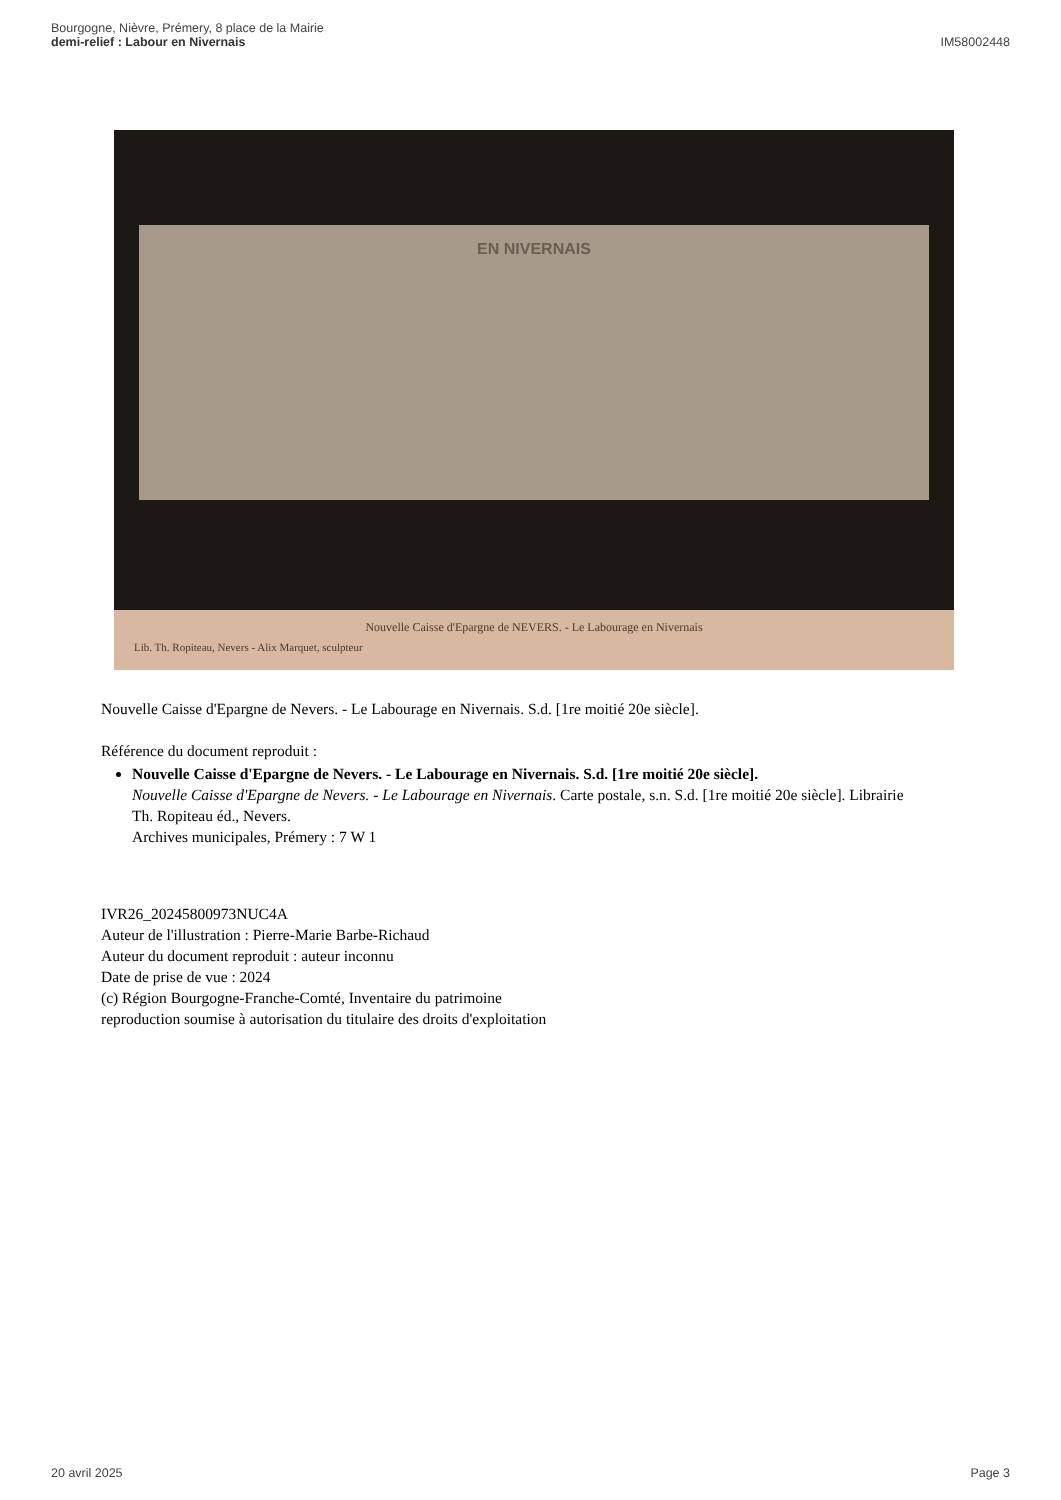Bourgogne, Nièvre, Prémery, 8 place de la Mairie
demi-relief : Labour en Nivernais
IM58002448
EN NIVERNAIS
Nouvelle Caisse d'Epargne de NEVERS. - Le Labourage en Nivernais
Lib. Th. Ropiteau, Nevers - Alix Marquet, sculpteur
Nouvelle Caisse d'Epargne de Nevers. - Le Labourage en Nivernais. S.d. [1re moitié 20e siècle].
Référence du document reproduit :
Nouvelle Caisse d'Epargne de Nevers. - Le Labourage en Nivernais. S.d. [1re moitié 20e siècle].
Nouvelle Caisse d'Epargne de Nevers. - Le Labourage en Nivernais. Carte postale, s.n. S.d. [1re moitié 20e siècle]. Librairie Th. Ropiteau éd., Nevers.
Archives municipales, Prémery : 7 W 1
IVR26_20245800973NUC4A
Auteur de l'illustration : Pierre-Marie Barbe-Richaud
Auteur du document reproduit : auteur inconnu
Date de prise de vue : 2024
(c) Région Bourgogne-Franche-Comté, Inventaire du patrimoine
reproduction soumise à autorisation du titulaire des droits d'exploitation
20 avril 2025 Page 3